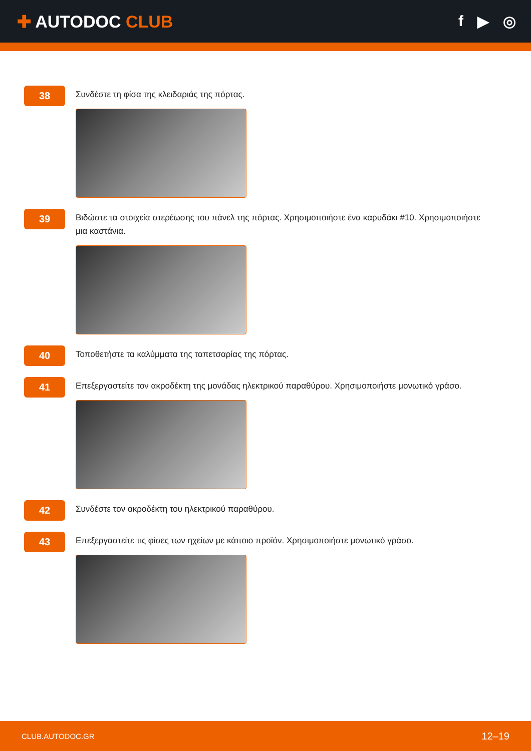✚ AUTODOC CLUB f ▶ ◎
38
Συνδέστε τη φίσα της κλειδαριάς της πόρτας.
39
Βιδώστε τα στοιχεία στερέωσης του πάνελ της πόρτας. Χρησιμοποιήστε ένα καρυδάκι #10. Χρησιμοποιήστε μια καστάνια.
40
Τοποθετήστε τα καλύμματα της ταπετσαρίας της πόρτας.
41
Επεξεργαστείτε τον ακροδέκτη της μονάδας ηλεκτρικού παραθύρου. Χρησιμοποιήστε μονωτικό γράσο.
42
Συνδέστε τον ακροδέκτη του ηλεκτρικού παραθύρου.
43
Επεξεργαστείτε τις φίσες των ηχείων με κάποιο προϊόν. Χρησιμοποιήστε μονωτικό γράσο.
CLUB.AUTODOC.GR 12–19